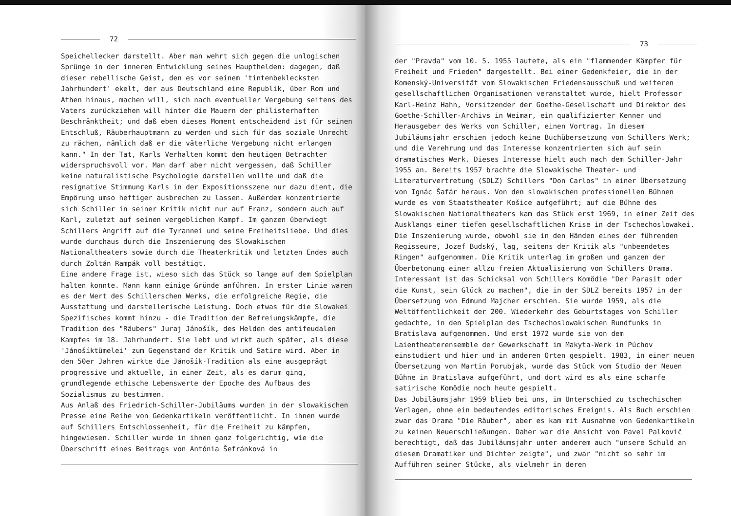72
Speichellecker darstellt. Aber man wehrt sich gegen die unlogischen Sprünge in der inneren Entwicklung seines Haupthelden: dagegen, daß dieser rebellische Geist, den es vor seinem 'tintenbeklecksten Jahrhundert' ekelt, der aus Deutschland eine Republik, über Rom und Athen hinaus, machen will, sich nach eventueller Vergebung seitens des Vaters zurückziehen will hinter die Mauern der philisterhaften Beschränktheit; und daß eben dieses Moment entscheidend ist für seinen Entschluß, Räuberhauptmann zu werden und sich für das soziale Unrecht zu rächen, nämlich daß er die väterliche Vergebung nicht erlangen kann." In der Tat, Karls Verhalten kommt dem heutigen Betrachter widerspruchsvoll vor. Man darf aber nicht vergessen, daß Schiller keine naturalistische Psychologie darstellen wollte und daß die resignative Stimmung Karls in der Expositionsszene nur dazu dient, die Empörung umso heftiger ausbrechen zu lassen. Außerdem konzentrierte sich Schiller in seiner Kritik nicht nur auf Franz, sondern auch auf Karl, zuletzt auf seinen vergeblichen Kampf. Im ganzen überwiegt Schillers Angriff auf die Tyrannei und seine Freiheitsliebe. Und dies wurde durchaus durch die Inszenierung des Slowakischen Nationaltheaters sowie durch die Theaterkritik und letzten Endes auch durch Zoltán Rampák voll bestätigt.
Eine andere Frage ist, wieso sich das Stück so lange auf dem Spielplan halten konnte. Mann kann einige Gründe anführen. In erster Linie waren es der Wert des Schillerschen Werks, die erfolgreiche Regie, die Ausstattung und darstellerische Leistung. Doch etwas für die Slowakei Spezifisches kommt hinzu - die Tradition der Befreiungskämpfe, die Tradition des "Räubers" Juraj Jánošík, des Helden des antifeudalen Kampfes im 18. Jahrhundert. Sie lebt und wirkt auch später, als diese 'Jánošíktümelei' zum Gegenstand der Kritik und Satire wird. Aber in den 50er Jahren wirkte die Jánošík-Tradition als eine ausgeprägt progressive und aktuelle, in einer Zeit, als es darum ging, grundlegende ethische Lebenswerte der Epoche des Aufbaus des Sozialismus zu bestimmen.
Aus Anlaß des Friedrich-Schiller-Jubiläums wurden in der slowakischen Presse eine Reihe von Gedenkartikeln veröffentlicht. In ihnen wurde auf Schillers Entschlossenheit, für die Freiheit zu kämpfen, hingewiesen. Schiller wurde in ihnen ganz folgerichtig, wie die Überschrift eines Beitrags von Antónia Šefránková in
73
der "Pravda" vom 10. 5. 1955 lautete, als ein "flammender Kämpfer für Freiheit und Frieden" dargestellt. Bei einer Gedenkfeier, die in der Komenský-Universität vom Slowakischen Friedensausschuß und weiteren gesellschaftlichen Organisationen veranstaltet wurde, hielt Professor Karl-Heinz Hahn, Vorsitzender der Goethe-Gesellschaft und Direktor des Goethe-Schiller-Archivs in Weimar, ein qualifizierter Kenner und Herausgeber des Werks von Schiller, einen Vortrag. In diesem Jubiläumsjahr erschien jedoch keine Buchübersetzung von Schillers Werk; und die Verehrung und das Interesse konzentrierten sich auf sein dramatisches Werk. Dieses Interesse hielt auch nach dem Schiller-Jahr 1955 an. Bereits 1957 brachte die Slowakische Theater- und Literaturvertretung (SDLZ) Schillers "Don Carlos" in einer Übersetzung von Ignác Šafár heraus. Von den slowakischen professionellen Bühnen wurde es vom Staatstheater Košice aufgeführt; auf die Bühne des Slowakischen Nationaltheaters kam das Stück erst 1969, in einer Zeit des Ausklangs einer tiefen gesellschaftlichen Krise in der Tschechoslowakei. Die Inszenierung wurde, obwohl sie in den Händen eines der führenden Regisseure, Jozef Budský, lag, seitens der Kritik als "unbeendetes Ringen" aufgenommen. Die Kritik unterlag im großen und ganzen der Überbetonung einer allzu freien Aktualisierung von Schillers Drama.
Interessant ist das Schicksal von Schillers Komödie "Der Parasit oder die Kunst, sein Glück zu machen", die in der SDLZ bereits 1957 in der Übersetzung von Edmund Majcher erschien. Sie wurde 1959, als die Weltöffentlichkeit der 200. Wiederkehr des Geburtstages von Schiller gedachte, in den Spielplan des Tschechoslowakischen Rundfunks in Bratislava aufgenommen. Und erst 1972 wurde sie von dem Laientheaterensemble der Gewerkschaft im Makyta-Werk in Púchov einstudiert und hier und in anderen Orten gespielt. 1983, in einer neuen Übersetzung von Martin Porubjak, wurde das Stück vom Studio der Neuen Bühne in Bratislava aufgeführt, und dort wird es als eine scharfe satirische Komödie noch heute gespielt.
Das Jubiläumsjahr 1959 blieb bei uns, im Unterschied zu tschechischen Verlagen, ohne ein bedeutendes editorisches Ereignis. Als Buch erschien zwar das Drama "Die Räuber", aber es kam mit Ausnahme von Gedenkartikeln zu keinen Neuerschließungen. Daher war die Ansicht von Pavel Palkovič berechtigt, daß das Jubiläumsjahr unter anderem auch "unsere Schuld an diesem Dramatiker und Dichter zeigte", und zwar "nicht so sehr im Aufführen seiner Stücke, als vielmehr in deren